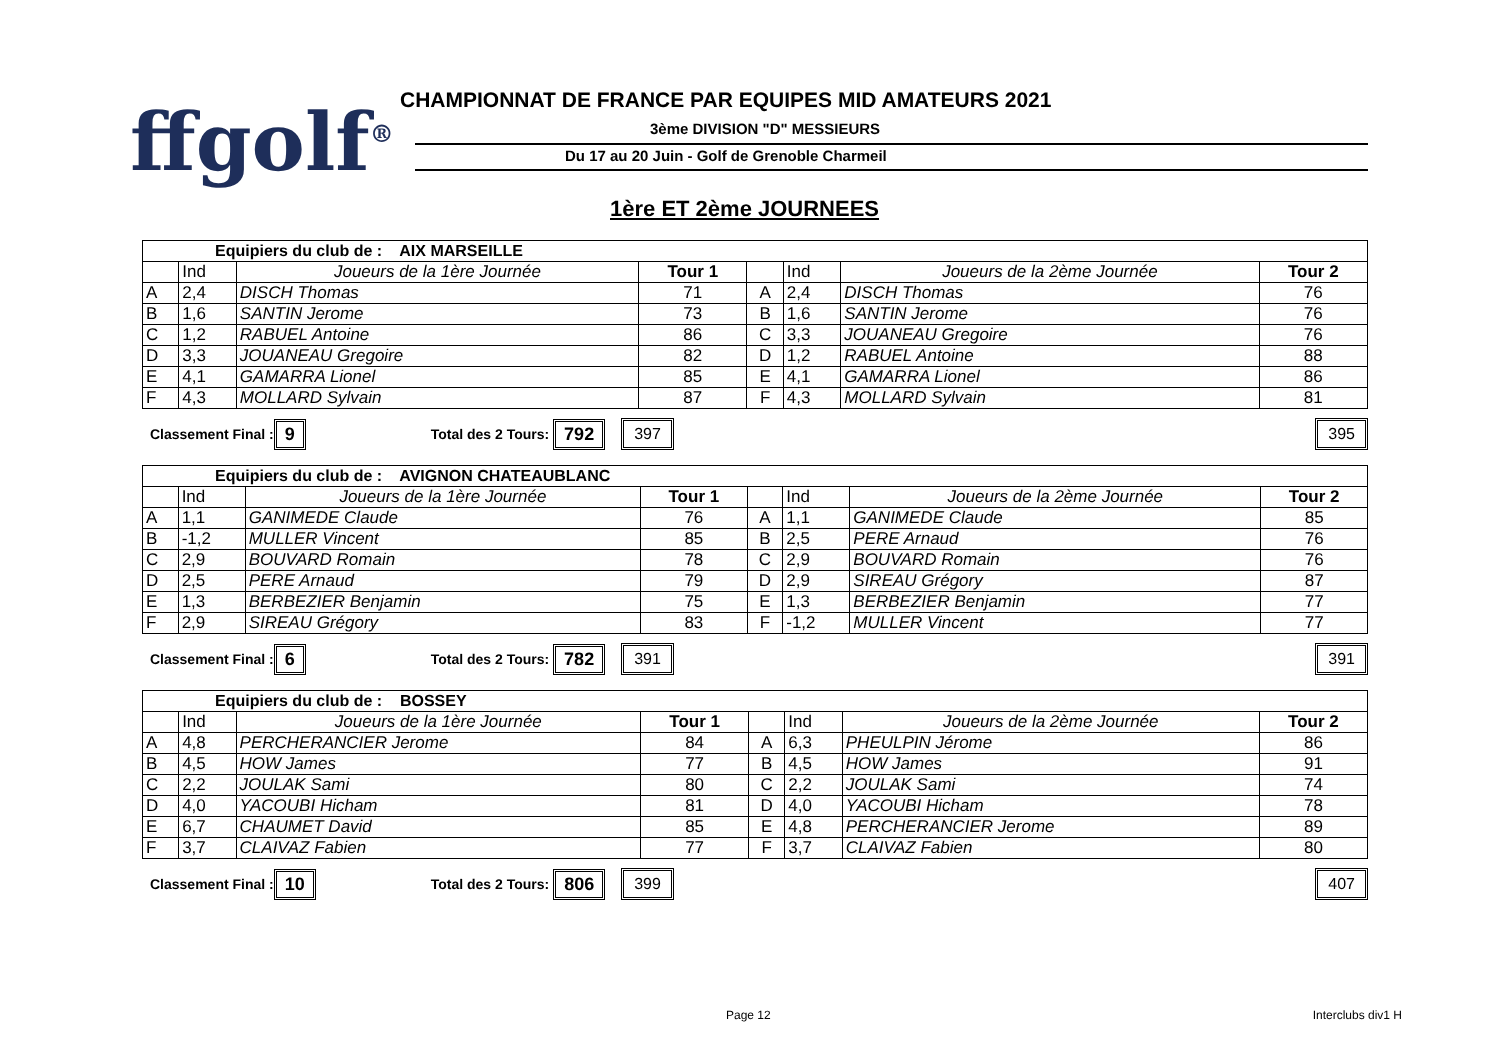ffgolf<sup>®</sup>
CHAMPIONNAT DE FRANCE PAR EQUIPES MID AMATEURS 2021
3ème DIVISION "D" MESSIEURS
Du 17 au 20 Juin - Golf de Grenoble Charmeil
1ère ET 2ème JOURNEES
| Equipiers du club de : AIX MARSEILLE | | | | | | | |
| | Ind | Joueurs de la 1ère Journée | Tour 1 | | Ind | Joueurs de la 2ème Journée | Tour 2 |
| A | 2,4 | DISCH Thomas | 71 | A | 2,4 | DISCH Thomas | 76 |
| B | 1,6 | SANTIN Jerome | 73 | B | 1,6 | SANTIN Jerome | 76 |
| C | 1,2 | RABUEL Antoine | 86 | C | 3,3 | JOUANEAU Gregoire | 76 |
| D | 3,3 | JOUANEAU Gregoire | 82 | D | 1,2 | RABUEL Antoine | 88 |
| E | 4,1 | GAMARRA Lionel | 85 | E | 4,1 | GAMARRA Lionel | 86 |
| F | 4,3 | MOLLARD Sylvain | 87 | F | 4,3 | MOLLARD Sylvain | 81 |
Classement Final : 9 Total des 2 Tours: 792 397 395
| Equipiers du club de : AVIGNON CHATEAUBLANC | | | | | | | |
| | Ind | Joueurs de la 1ère Journée | Tour 1 | | Ind | Joueurs de la 2ème Journée | Tour 2 |
| A | 1,1 | GANIMEDE Claude | 76 | A | 1,1 | GANIMEDE Claude | 85 |
| B | -1,2 | MULLER Vincent | 85 | B | 2,5 | PERE Arnaud | 76 |
| C | 2,9 | BOUVARD Romain | 78 | C | 2,9 | BOUVARD Romain | 76 |
| D | 2,5 | PERE Arnaud | 79 | D | 2,9 | SIREAU Grégory | 87 |
| E | 1,3 | BERBEZIER Benjamin | 75 | E | 1,3 | BERBEZIER Benjamin | 77 |
| F | 2,9 | SIREAU Grégory | 83 | F | -1,2 | MULLER Vincent | 77 |
Classement Final : 6 Total des 2 Tours: 782 391 391
| Equipiers du club de : BOSSEY | | | | | | | |
| | Ind | Joueurs de la 1ère Journée | Tour 1 | | Ind | Joueurs de la 2ème Journée | Tour 2 |
| A | 4,8 | PERCHERANCIER Jerome | 84 | A | 6,3 | PHEULPIN Jérome | 86 |
| B | 4,5 | HOW James | 77 | B | 4,5 | HOW James | 91 |
| C | 2,2 | JOULAK Sami | 80 | C | 2,2 | JOULAK Sami | 74 |
| D | 4,0 | YACOUBI Hicham | 81 | D | 4,0 | YACOUBI Hicham | 78 |
| E | 6,7 | CHAUMET David | 85 | E | 4,8 | PERCHERANCIER Jerome | 89 |
| F | 3,7 | CLAIVAZ Fabien | 77 | F | 3,7 | CLAIVAZ Fabien | 80 |
Classement Final : 10 Total des 2 Tours: 806 399 407
Page 12 Interclubs div1 H